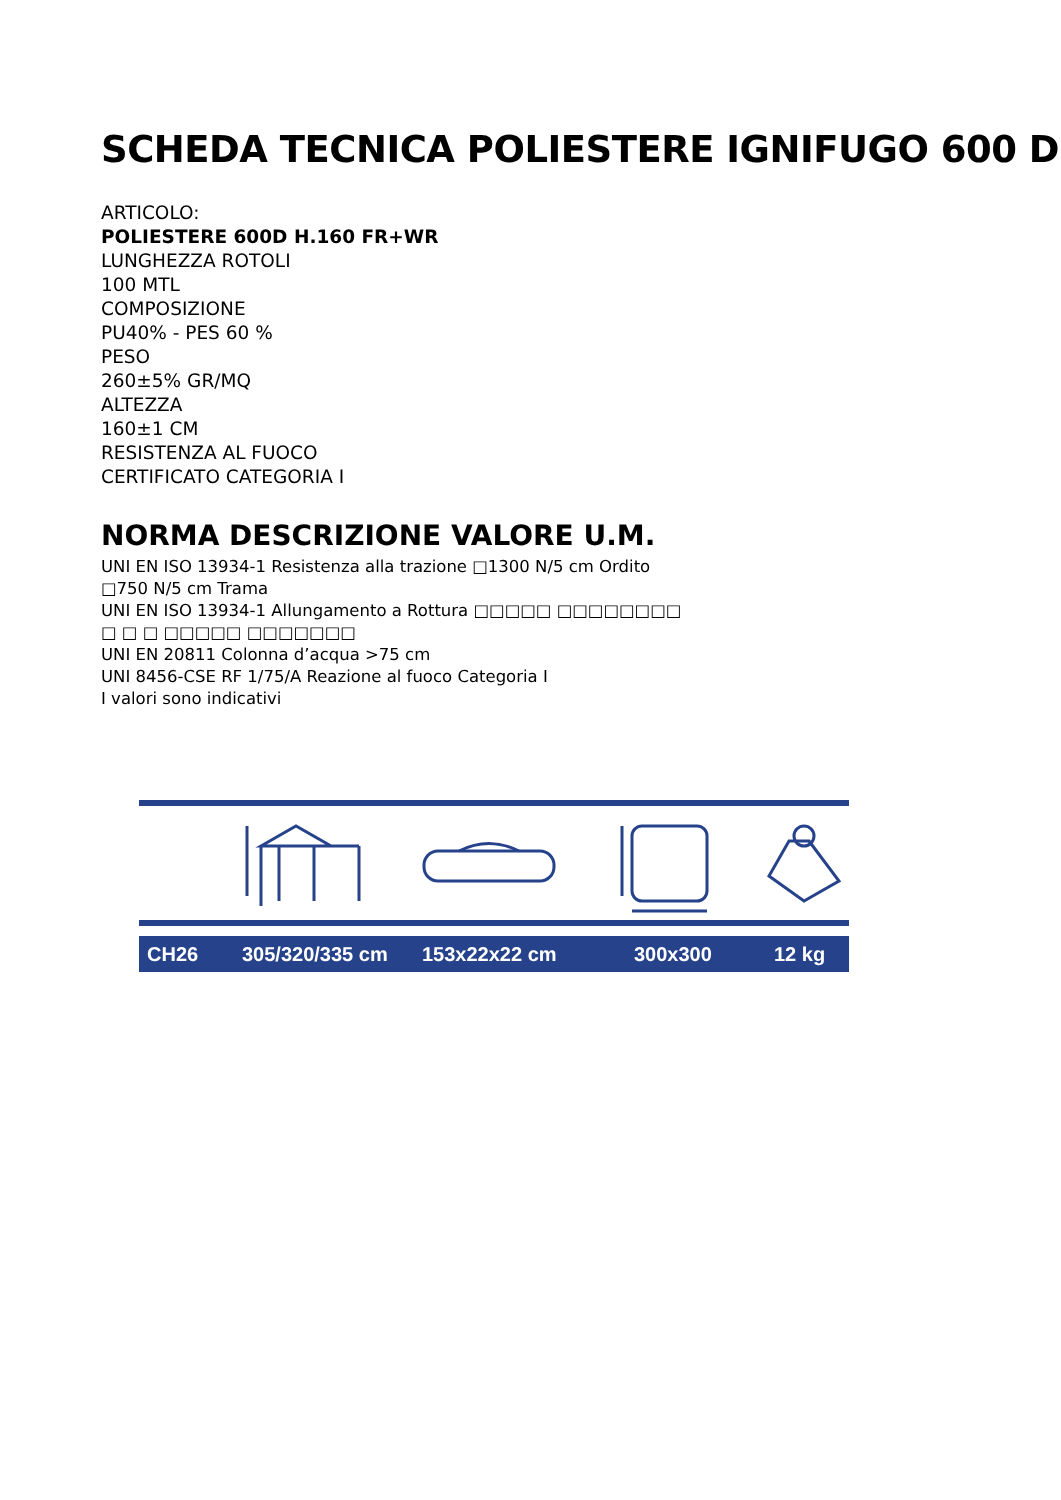SCHEDA TECNICA POLIESTERE IGNIFUGO 600 D
ARTICOLO:
POLIESTERE 600D H.160 FR+WR
LUNGHEZZA ROTOLI
100 MTL
COMPOSIZIONE
PU40% - PES 60 %
PESO
260±5% GR/MQ
ALTEZZA
160±1 CM
RESISTENZA AL FUOCO
CERTIFICATO CATEGORIA I
NORMA DESCRIZIONE VALORE U.M.
UNI EN ISO 13934-1 Resistenza alla trazione □1300 N/5 cm Ordito
□750 N/5 cm Trama
UNI EN ISO 13934-1 Allungamento a Rottura □□□□□ □□□□□□□□
□ □ □ □□□□□ □□□□□□□
UNI EN 20811 Colonna d’acqua >75 cm
UNI 8456-CSE RF 1/75/A Reazione al fuoco Categoria I
I valori sono indicativi
CH26 305/320/335 cm 153x22x22 cm 300x300 12 kg